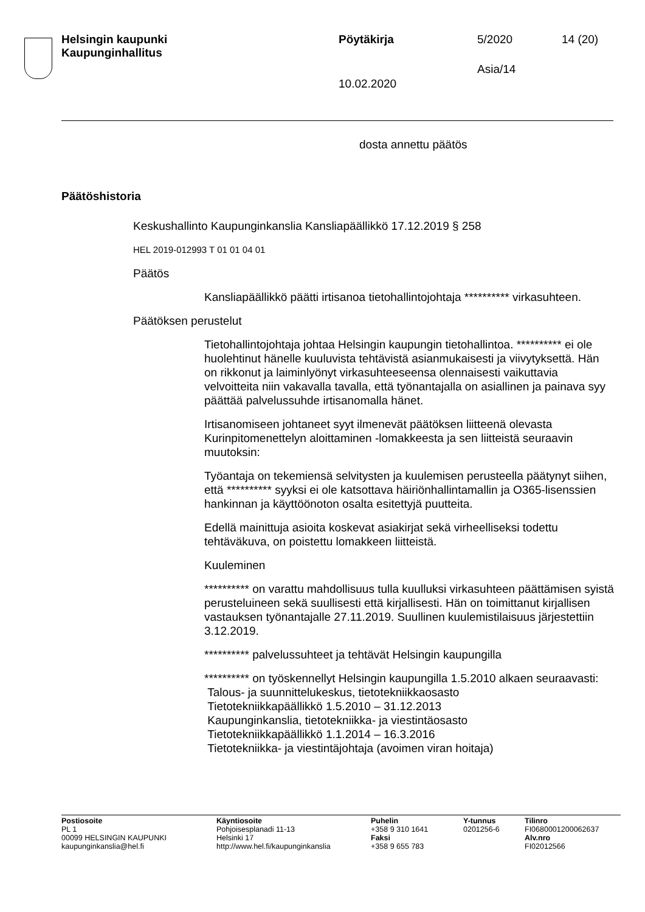Helsingin kaupunki
Kaupunginhallitus
Pöytäkirja 5/2020 14 (20)
Asia/14
10.02.2020
dosta annettu päätös
Päätöshistoria
Keskushallinto Kaupunginkanslia Kansliapäällikkö 17.12.2019 § 258
HEL 2019-012993 T 01 01 04 01
Päätös
Kansliapäällikkö päätti irtisanoa tietohallintojohtaja ********** virkasuhteen.
Päätöksen perustelut
Tietohallintojohtaja johtaa Helsingin kaupungin tietohallintoa. ********** ei ole huolehtinut hänelle kuuluvista tehtävistä asianmukaisesti ja viivytyksettä. Hän on rikkonut ja laiminlyönyt virkasuhteeseensa olennaisesti vaikuttavia velvoitteita niin vakavalla tavalla, että työnantajalla on asiallinen ja painava syy päättää palvelussuhde irtisanomalla hänet.
Irtisanomiseen johtaneet syyt ilmenevät päätöksen liitteenä olevasta Kurinpitomenettelyn aloittaminen -lomakkeesta ja sen liitteistä seuraavin muutoksin:
Työantaja on tekemiensä selvitysten ja kuulemisen perusteella päätynyt siihen, että ********** syyksi ei ole katsottava häiriönhallintamallin ja O365-lisenssien hankinnan ja käyttöönoton osalta esitettyjä puutteita.
Edellä mainittuja asioita koskevat asiakirjat sekä virheelliseksi todettu tehtäväkuva, on poistettu lomakkeen liitteistä.
Kuuleminen
********** on varattu mahdollisuus tulla kuulluksi virkasuhteen päättämisen syistä perusteluineen sekä suullisesti että kirjallisesti. Hän on toimittanut kirjallisen vastauksen työnantajalle 27.11.2019. Suullinen kuulemistilaisuus järjestettiin 3.12.2019.
********** palvelussuhteet ja tehtävät Helsingin kaupungilla
********** on työskennellyt Helsingin kaupungilla 1.5.2010 alkaen seuraavasti:
Talous- ja suunnittelukeskus, tietotekniikkaosasto
Tietotekniikkapäällikkö 1.5.2010 – 31.12.2013
Kaupunginkanslia, tietotekniikka- ja viestintäosasto
Tietotekniikkapäällikkö 1.1.2014 – 16.3.2016
Tietotekniikka- ja viestintäjohtaja (avoimen viran hoitaja)
Postiosoite
PL 1
00099 HELSINGIN KAUPUNKI
kaupunginkanslia@hel.fi
Käyntiosoite
Pohjoisesplanadi 11-13
Helsinki 17
http://www.hel.fi/kaupunginkanslia
Puhelin
+358 9 310 1641
Faksi
+358 9 655 783
Y-tunnus
0201256-6
Tilinro
FI0680001200062637
Alv.nro
FI02012566